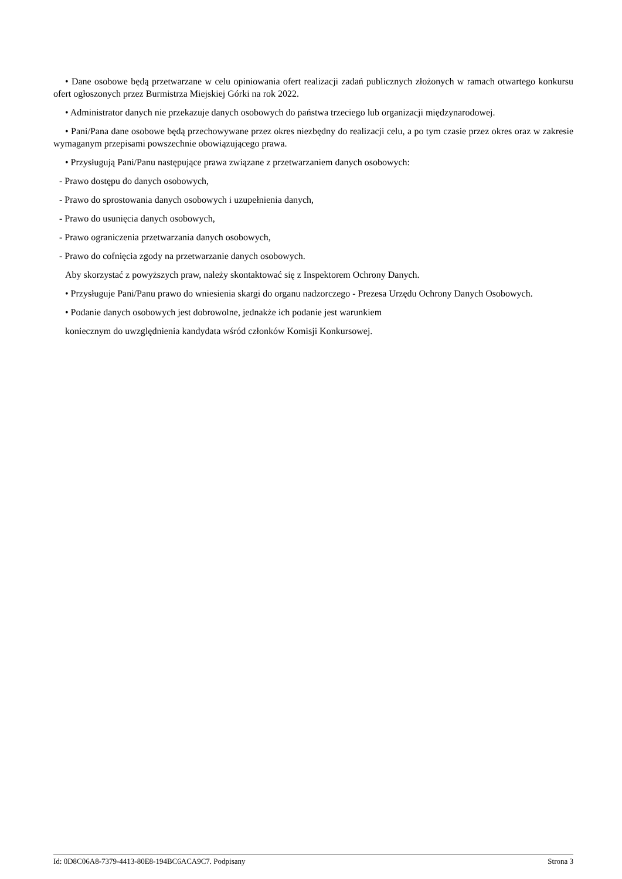• Dane osobowe będą przetwarzane w celu opiniowania ofert realizacji zadań publicznych złożonych w ramach otwartego konkursu ofert ogłoszonych przez Burmistrza Miejskiej Górki na rok 2022.
• Administrator danych nie przekazuje danych osobowych do państwa trzeciego lub organizacji międzynarodowej.
• Pani/Pana dane osobowe będą przechowywane przez okres niezbędny do realizacji celu, a po tym czasie przez okres oraz w zakresie wymaganym przepisami powszechnie obowiązującego prawa.
• Przysługują Pani/Panu następujące prawa związane z przetwarzaniem danych osobowych:
- Prawo dostępu do danych osobowych,
- Prawo do sprostowania danych osobowych i uzupełnienia danych,
- Prawo do usunięcia danych osobowych,
- Prawo ograniczenia przetwarzania danych osobowych,
- Prawo do cofnięcia zgody na przetwarzanie danych osobowych.
Aby skorzystać z powyższych praw, należy skontaktować się z Inspektorem Ochrony Danych.
• Przysługuje Pani/Panu prawo do wniesienia skargi do organu nadzorczego - Prezesa Urzędu Ochrony Danych Osobowych.
• Podanie danych osobowych jest dobrowolne, jednakże ich podanie jest warunkiem
koniecznym do uwzględnienia kandydata wśród członków Komisji Konkursowej.
Id: 0D8C06A8-7379-4413-80E8-194BC6ACA9C7. Podpisany Strona 3